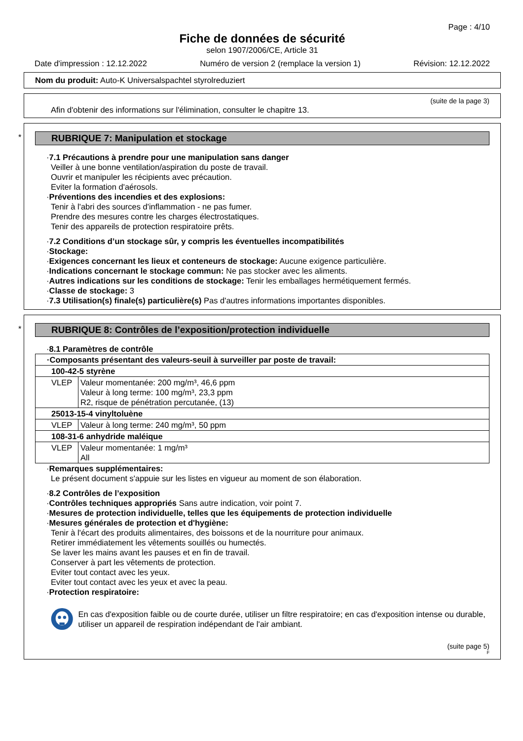Page : 4/10
Fiche de données de sécurité
selon 1907/2006/CE, Article 31
Date d'impression : 12.12.2022 Numéro de version 2 (remplace la version 1) Révision: 12.12.2022
Nom du produit: Auto-K Universalspachtel styrolreduziert
(suite de la page 3)
Afin d'obtenir des informations sur l'élimination, consulter le chapitre 13.
*
RUBRIQUE 7: Manipulation et stockage
·7.1 Précautions à prendre pour une manipulation sans danger
Veiller à une bonne ventilation/aspiration du poste de travail.
Ouvrir et manipuler les récipients avec précaution.
Eviter la formation d'aérosols.
·Préventions des incendies et des explosions:
Tenir à l'abri des sources d'inflammation - ne pas fumer.
Prendre des mesures contre les charges électrostatiques.
Tenir des appareils de protection respiratoire prêts.
·7.2 Conditions d’un stockage sûr, y compris les éventuelles incompatibilités
·Stockage:
·Exigences concernant les lieux et conteneurs de stockage: Aucune exigence particulière.
·Indications concernant le stockage commun: Ne pas stocker avec les aliments.
·Autres indications sur les conditions de stockage: Tenir les emballages hermétiquement fermés.
·Classe de stockage: 3
·7.3 Utilisation(s) finale(s) particulière(s) Pas d'autres informations importantes disponibles.
*
RUBRIQUE 8: Contrôles de l’exposition/protection individuelle
·8.1 Paramètres de contrôle
| · Composants présentant des valeurs-seuil à surveiller par poste de travail: | |
| 100-42-5 styrène | |
| VLEP | Valeur momentanée: 200 mg/m³, 46,6 ppm Valeur à long terme: 100 mg/m³, 23,3 ppm R2, risque de pénétration percutanée, (13) |
| 25013-15-4 vinyltoluène | |
| VLEP | Valeur à long terme: 240 mg/m³, 50 ppm |
| 108-31-6 anhydride maléique | |
| VLEP | Valeur momentanée: 1 mg/m³ All |
·Remarques supplémentaires:
Le présent document s'appuie sur les listes en vigueur au moment de son élaboration.
·8.2 Contrôles de l’exposition
·Contrôles techniques appropriés Sans autre indication, voir point 7.
·Mesures de protection individuelle, telles que les équipements de protection individuelle
·Mesures générales de protection et d'hygiène:
Tenir à l'écart des produits alimentaires, des boissons et de la nourriture pour animaux.
Retirer immédiatement les vêtements souillés ou humectés.
Se laver les mains avant les pauses et en fin de travail.
Conserver à part les vêtements de protection.
Eviter tout contact avec les yeux.
Eviter tout contact avec les yeux et avec la peau.
·Protection respiratoire:
En cas d'exposition faible ou de courte durée, utiliser un filtre respiratoire; en cas d'exposition intense ou durable, utiliser un appareil de respiration indépendant de l'air ambiant.
(suite page 5)
F